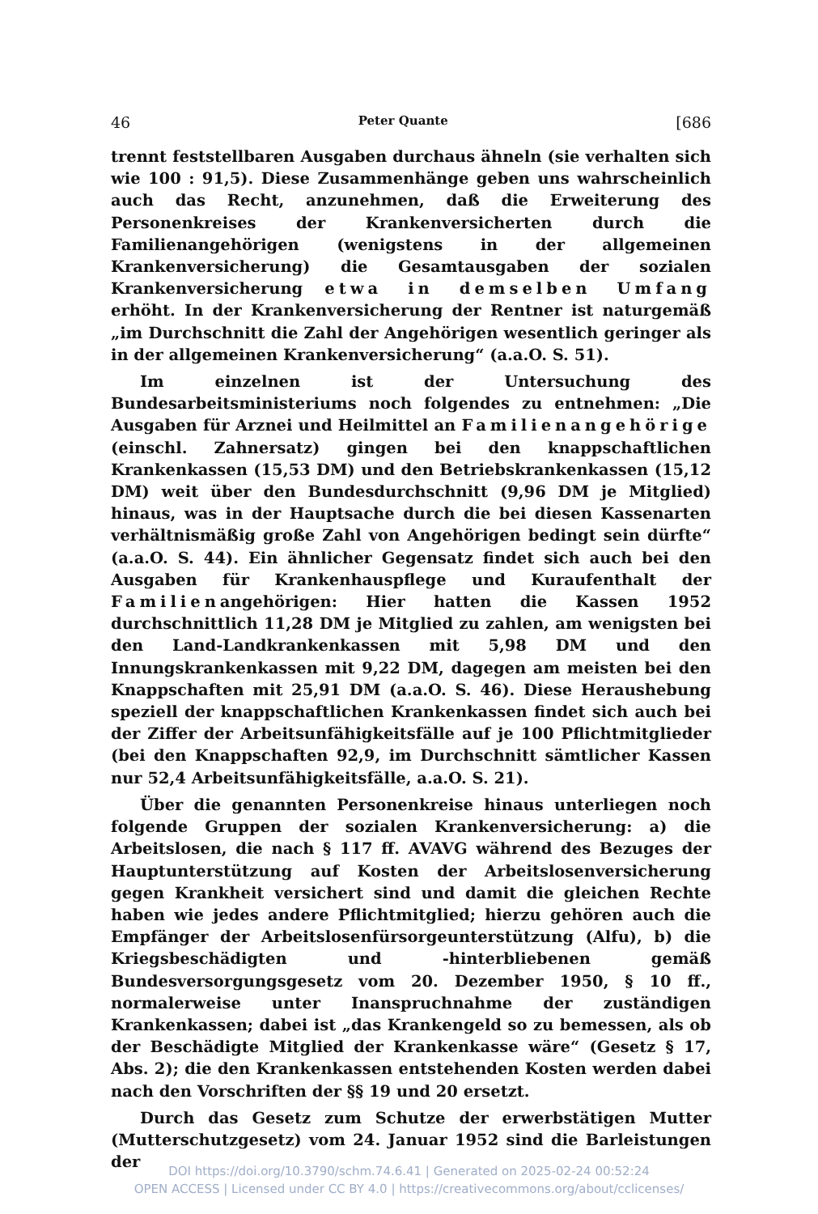46 Peter Quante [686
trennt feststellbaren Ausgaben durchaus ähneln (sie verhalten sich wie 100 : 91,5). Diese Zusammenhänge geben uns wahrscheinlich auch das Recht, anzunehmen, daß die Erweiterung des Personenkreises der Krankenversicherten durch die Familienangehörigen (wenigstens in der allgemeinen Krankenversicherung) die Gesamtausgaben der sozialen Krankenversicherung etwa in demselben Umfang erhöht. In der Krankenversicherung der Rentner ist naturgemäß „im Durchschnitt die Zahl der Angehörigen wesentlich geringer als in der allgemeinen Krankenversicherung“ (a.a.O. S. 51).
Im einzelnen ist der Untersuchung des Bundesarbeitsministeriums noch folgendes zu entnehmen: „Die Ausgaben für Arznei und Heilmittel an Familienangehörige (einschl. Zahnersatz) gingen bei den knappschaftlichen Krankenkassen (15,53 DM) und den Betriebskrankenkassen (15,12 DM) weit über den Bundesdurchschnitt (9,96 DM je Mitglied) hinaus, was in der Hauptsache durch die bei diesen Kassenarten verhältnismäßig große Zahl von Angehörigen bedingt sein dürfte“ (a.a.O. S. 44). Ein ähnlicher Gegensatz findet sich auch bei den Ausgaben für Krankenhauspflege und Kuraufenthalt der Familienangehörigen: Hier hatten die Kassen 1952 durchschnittlich 11,28 DM je Mitglied zu zahlen, am wenigsten bei den Land-Landkrankenkassen mit 5,98 DM und den Innungskrankenkassen mit 9,22 DM, dagegen am meisten bei den Knappschaften mit 25,91 DM (a.a.O. S. 46). Diese Heraushebung speziell der knappschaftlichen Krankenkassen findet sich auch bei der Ziffer der Arbeitsunfähigkeitsfälle auf je 100 Pflichtmitglieder (bei den Knappschaften 92,9, im Durchschnitt sämtlicher Kassen nur 52,4 Arbeitsunfähigkeitsfälle, a.a.O. S. 21).
Über die genannten Personenkreise hinaus unterliegen noch folgende Gruppen der sozialen Krankenversicherung: a) die Arbeitslosen, die nach § 117 ff. AVAVG während des Bezuges der Hauptunterstützung auf Kosten der Arbeitslosenversicherung gegen Krankheit versichert sind und damit die gleichen Rechte haben wie jedes andere Pflichtmitglied; hierzu gehören auch die Empfänger der Arbeitslosenfürsorgeunterstützung (Alfu), b) die Kriegsbeschädigten und -hinterbliebenen gemäß Bundesversorgungsgesetz vom 20. Dezember 1950, § 10 ff., normalerweise unter Inanspruchnahme der zuständigen Krankenkassen; dabei ist „das Krankengeld so zu bemessen, als ob der Beschädigte Mitglied der Krankenkasse wäre“ (Gesetz § 17, Abs. 2); die den Krankenkassen entstehenden Kosten werden dabei nach den Vorschriften der §§ 19 und 20 ersetzt.
Durch das Gesetz zum Schutze der erwerbstätigen Mutter (Mutterschutzgesetz) vom 24. Januar 1952 sind die Barleistungen der
DOI https://doi.org/10.3790/schm.74.6.41 | Generated on 2025-02-24 00:52:24
OPEN ACCESS | Licensed under CC BY 4.0 | https://creativecommons.org/about/cclicenses/